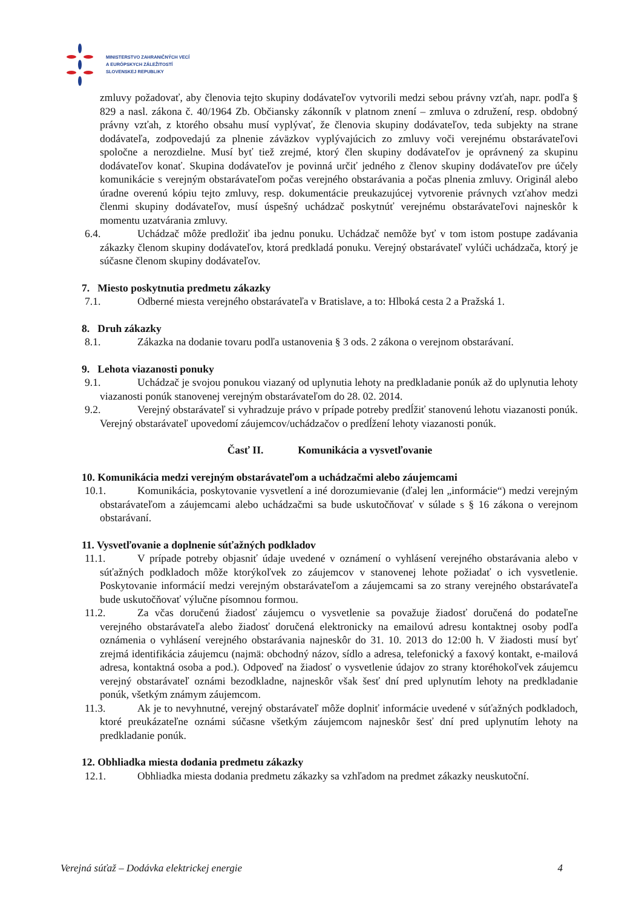MINISTERSTVO ZAHRANIČNÝCH VECÍ
A EURÓPSKYCH ZÁLEŽITOSTÍ
SLOVENSKEJ REPUBLIKY
zmluvy požadovať, aby členovia tejto skupiny dodávateľov vytvorili medzi sebou právny vzťah, napr. podľa § 829 a nasl. zákona č. 40/1964 Zb. Občiansky zákonník v platnom znení – zmluva o združení, resp. obdobný právny vzťah, z ktorého obsahu musí vyplývať, že členovia skupiny dodávateľov, teda subjekty na strane dodávateľa, zodpovedajú za plnenie záväzkov vyplývajúcich zo zmluvy voči verejnému obstarávateľovi spoločne a nerozdielne. Musí byť tiež zrejmé, ktorý člen skupiny dodávateľov je oprávnený za skupinu dodávateľov konať. Skupina dodávateľov je povinná určiť jedného z členov skupiny dodávateľov pre účely komunikácie s verejným obstarávateľom počas verejného obstarávania a počas plnenia zmluvy. Originál alebo úradne overenú kópiu tejto zmluvy, resp. dokumentácie preukazujúcej vytvorenie právnych vzťahov medzi členmi skupiny dodávateľov, musí úspešný uchádzač poskytnúť verejnému obstarávateľovi najneskôr k momentu uzatvárania zmluvy.
6.4. Uchádzač môže predložiť iba jednu ponuku. Uchádzač nemôže byť v tom istom postupe zadávania zákazky členom skupiny dodávateľov, ktorá predkladá ponuku. Verejný obstarávateľ vylúči uchádzača, ktorý je súčasne členom skupiny dodávateľov.
7. Miesto poskytnutia predmetu zákazky
7.1. Odberné miesta verejného obstarávateľa v Bratislave, a to: Hlboká cesta 2 a Pražská 1.
8. Druh zákazky
8.1. Zákazka na dodanie tovaru podľa ustanovenia § 3 ods. 2 zákona o verejnom obstarávaní.
9. Lehota viazanosti ponuky
9.1. Uchádzač je svojou ponukou viazaný od uplynutia lehoty na predkladanie ponúk až do uplynutia lehoty viazanosti ponúk stanovenej verejným obstarávateľom do 28. 02. 2014.
9.2. Verejný obstarávateľ si vyhradzuje právo v prípade potreby predĺžiť stanovenú lehotu viazanosti ponúk. Verejný obstarávateľ upovedomí záujemcov/uchádzačov o predĺžení lehoty viazanosti ponúk.
Časť II. Komunikácia a vysvetľovanie
10. Komunikácia medzi verejným obstarávateľom a uchádzačmi alebo záujemcami
10.1. Komunikácia, poskytovanie vysvetlení a iné dorozumievanie (ďalej len „informácie“) medzi verejným obstarávateľom a záujemcami alebo uchádzačmi sa bude uskutočňovať v súlade s § 16 zákona o verejnom obstarávaní.
11. Vysvetľovanie a doplnenie súťažných podkladov
11.1. V prípade potreby objasniť údaje uvedené v oznámení o vyhlásení verejného obstarávania alebo v súťažných podkladoch môže ktorýkoľvek zo záujemcov v stanovenej lehote požiadať o ich vysvetlenie. Poskytovanie informácií medzi verejným obstarávateľom a záujemcami sa zo strany verejného obstarávateľa bude uskutočňovať výlučne písomnou formou.
11.2. Za včas doručenú žiadosť záujemcu o vysvetlenie sa považuje žiadosť doručená do podateľne verejného obstarávateľa alebo žiadosť doručená elektronicky na emailovú adresu kontaktnej osoby podľa oznámenia o vyhlásení verejného obstarávania najneskôr do 31. 10. 2013 do 12:00 h. V žiadosti musí byť zrejmá identifikácia záujemcu (najmä: obchodný názov, sídlo a adresa, telefonický a faxový kontakt, e-mailová adresa, kontaktná osoba a pod.). Odpoveď na žiadosť o vysvetlenie údajov zo strany ktoréhokoľvek záujemcu verejný obstarávateľ oznámi bezodkladne, najneskôr však šesť dní pred uplynutím lehoty na predkladanie ponúk, všetkým známym záujemcom.
11.3. Ak je to nevyhnutné, verejný obstarávateľ môže doplniť informácie uvedené v súťažných podkladoch, ktoré preukázateľne oznámi súčasne všetkým záujemcom najneskôr šesť dní pred uplynutím lehoty na predkladanie ponúk.
12. Obhliadka miesta dodania predmetu zákazky
12.1. Obhliadka miesta dodania predmetu zákazky sa vzhľadom na predmet zákazky neuskutoční.
Verejná súťaž – Dodávka elektrickej energie 4